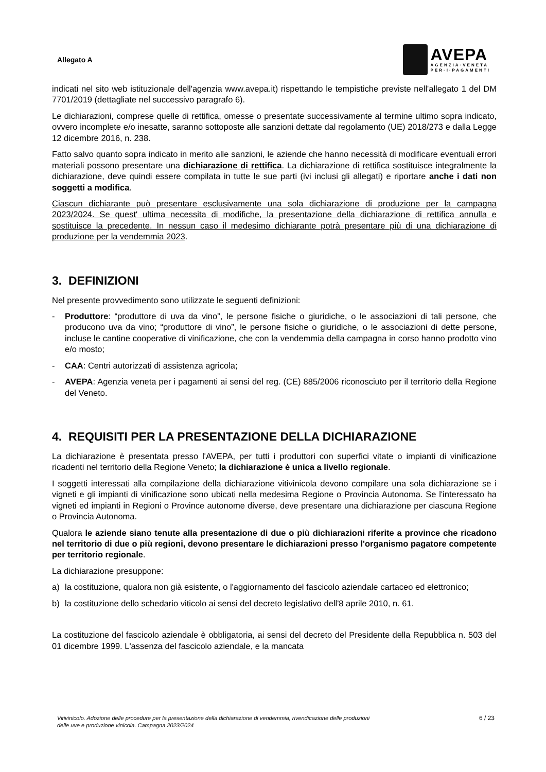Allegato A
AVEPA
AGENZIA·VENETA
PER·I·PAGAMENTI
indicati nel sito web istituzionale dell'agenzia www.avepa.it) rispettando le tempistiche previste nell'allegato 1 del DM 7701/2019 (dettagliate nel successivo paragrafo 6).
Le dichiarazioni, comprese quelle di rettifica, omesse o presentate successivamente al termine ultimo sopra indicato, ovvero incomplete e/o inesatte, saranno sottoposte alle sanzioni dettate dal regolamento (UE) 2018/273 e dalla Legge 12 dicembre 2016, n. 238.
Fatto salvo quanto sopra indicato in merito alle sanzioni, le aziende che hanno necessità di modificare eventuali errori materiali possono presentare una dichiarazione di rettifica. La dichiarazione di rettifica sostituisce integralmente la dichiarazione, deve quindi essere compilata in tutte le sue parti (ivi inclusi gli allegati) e riportare anche i dati non soggetti a modifica.
Ciascun dichiarante può presentare esclusivamente una sola dichiarazione di produzione per la campagna 2023/2024. Se quest' ultima necessita di modifiche, la presentazione della dichiarazione di rettifica annulla e sostituisce la precedente. In nessun caso il medesimo dichiarante potrà presentare più di una dichiarazione di produzione per la vendemmia 2023.
3. DEFINIZIONI
Nel presente provvedimento sono utilizzate le seguenti definizioni:
- Produttore: “produttore di uva da vino”, le persone fisiche o giuridiche, o le associazioni di tali persone, che producono uva da vino; “produttore di vino”, le persone fisiche o giuridiche, o le associazioni di dette persone, incluse le cantine cooperative di vinificazione, che con la vendemmia della campagna in corso hanno prodotto vino e/o mosto;
- CAA: Centri autorizzati di assistenza agricola;
- AVEPA: Agenzia veneta per i pagamenti ai sensi del reg. (CE) 885/2006 riconosciuto per il territorio della Regione del Veneto.
4. REQUISITI PER LA PRESENTAZIONE DELLA DICHIARAZIONE
La dichiarazione è presentata presso l'AVEPA, per tutti i produttori con superfici vitate o impianti di vinificazione ricadenti nel territorio della Regione Veneto; la dichiarazione è unica a livello regionale.
I soggetti interessati alla compilazione della dichiarazione vitivinicola devono compilare una sola dichiarazione se i vigneti e gli impianti di vinificazione sono ubicati nella medesima Regione o Provincia Autonoma. Se l'interessato ha vigneti ed impianti in Regioni o Province autonome diverse, deve presentare una dichiarazione per ciascuna Regione o Provincia Autonoma.
Qualora le aziende siano tenute alla presentazione di due o più dichiarazioni riferite a province che ricadono nel territorio di due o più regioni, devono presentare le dichiarazioni presso l'organismo pagatore competente per territorio regionale.
La dichiarazione presuppone:
a) la costituzione, qualora non già esistente, o l'aggiornamento del fascicolo aziendale cartaceo ed elettronico;
b) la costituzione dello schedario viticolo ai sensi del decreto legislativo dell'8 aprile 2010, n. 61.
La costituzione del fascicolo aziendale è obbligatoria, ai sensi del decreto del Presidente della Repubblica n. 503 del 01 dicembre 1999. L'assenza del fascicolo aziendale, e la mancata
Vitivinicolo. Adozione delle procedure per la presentazione della dichiarazione di vendemmia, rivendicazione delle produzioni
delle uve e produzione vinicola. Campagna 2023/2024 6 / 23